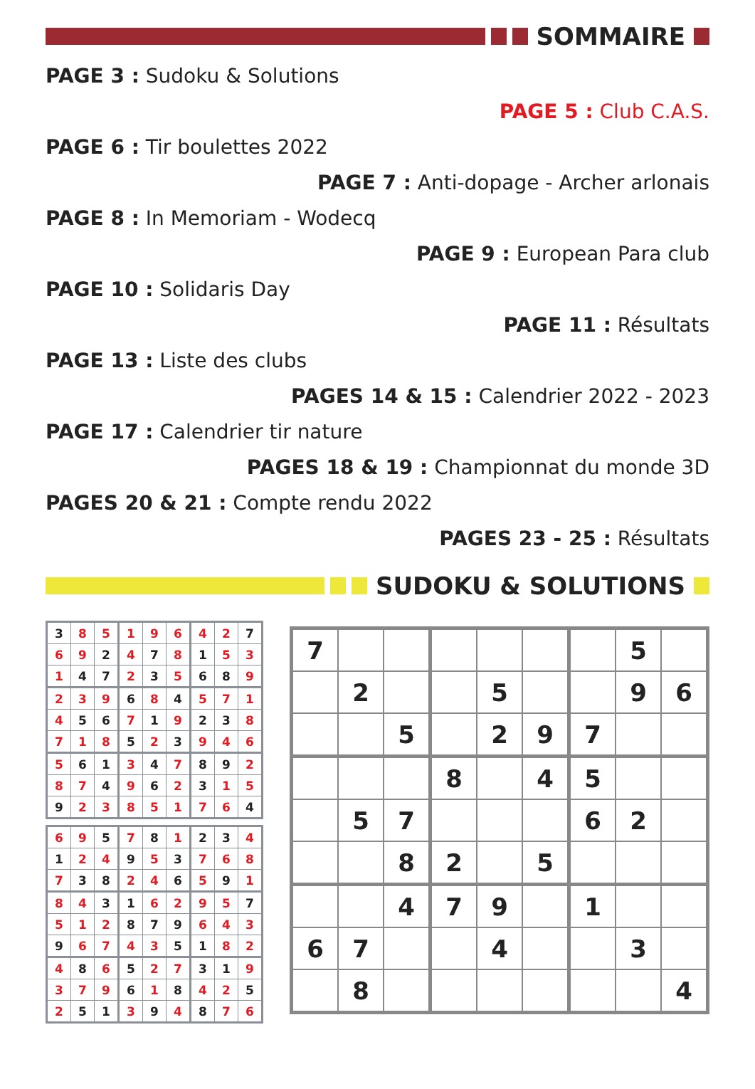SOMMAIRE
PAGE 3 : Sudoku & Solutions
PAGE 5 : Club C.A.S.
PAGE 6 : Tir boulettes 2022
PAGE 7 : Anti-dopage - Archer arlonais
PAGE 8 : In Memoriam - Wodecq
PAGE 9 : European Para club
PAGE 10 : Solidaris Day
PAGE 11 : Résultats
PAGE 13 : Liste des clubs
PAGES 14 & 15 : Calendrier 2022 - 2023
PAGE 17 : Calendrier tir nature
PAGES 18 & 19 : Championnat du monde 3D
PAGES 20 & 21 : Compte rendu 2022
PAGES 23 - 25 : Résultats
SUDOKU & SOLUTIONS
| 3 | 8 | 5 | 1 | 9 | 6 | 4 | 2 | 7 |
| 6 | 9 | 2 | 4 | 7 | 8 | 1 | 5 | 3 |
| 1 | 4 | 7 | 2 | 3 | 5 | 6 | 8 | 9 |
| 2 | 3 | 9 | 6 | 8 | 4 | 5 | 7 | 1 |
| 4 | 5 | 6 | 7 | 1 | 9 | 2 | 3 | 8 |
| 7 | 1 | 8 | 5 | 2 | 3 | 9 | 4 | 6 |
| 5 | 6 | 1 | 3 | 4 | 7 | 8 | 9 | 2 |
| 8 | 7 | 4 | 9 | 6 | 2 | 3 | 1 | 5 |
| 9 | 2 | 3 | 8 | 5 | 1 | 7 | 6 | 4 |
| 6 | 9 | 5 | 7 | 8 | 1 | 2 | 3 | 4 |
| 1 | 2 | 4 | 9 | 5 | 3 | 7 | 6 | 8 |
| 7 | 3 | 8 | 2 | 4 | 6 | 5 | 9 | 1 |
| 8 | 4 | 3 | 1 | 6 | 2 | 9 | 5 | 7 |
| 5 | 1 | 2 | 8 | 7 | 9 | 6 | 4 | 3 |
| 9 | 6 | 7 | 4 | 3 | 5 | 1 | 8 | 2 |
| 4 | 8 | 6 | 5 | 2 | 7 | 3 | 1 | 9 |
| 3 | 7 | 9 | 6 | 1 | 8 | 4 | 2 | 5 |
| 2 | 5 | 1 | 3 | 9 | 4 | 8 | 7 | 6 |
| 7 | | | | | | | 5 | |
| | 2 | | | 5 | | | 9 | 6 |
| | | 5 | | 2 | 9 | 7 | | |
| | | | 8 | | 4 | 5 | | |
| | 5 | 7 | | | | 6 | 2 | |
| | | 8 | 2 | | 5 | | | |
| | | 4 | 7 | 9 | | 1 | | |
| 6 | 7 | | | 4 | | | 3 | |
| | 8 | | | | | | | 4 |